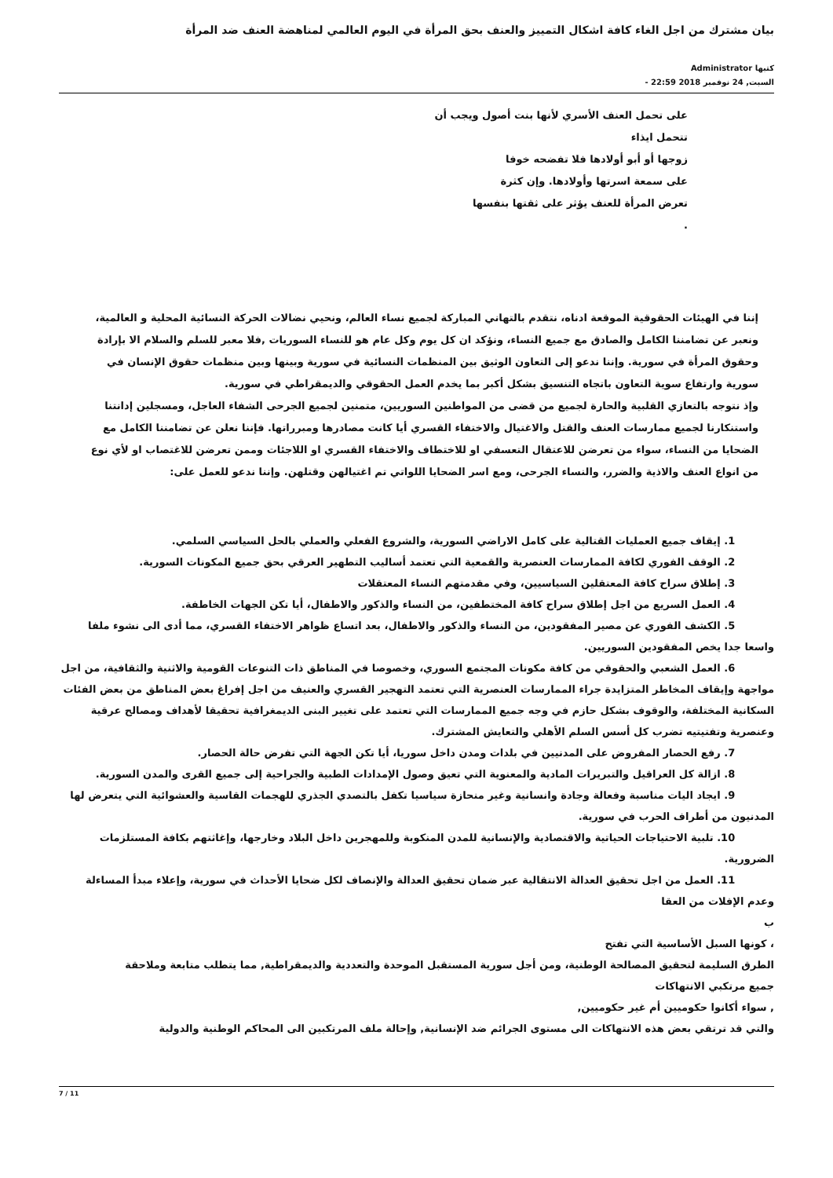بيان مشترك من اجل الغاء كافة اشكال التمييز والعنف بحق المرأة في اليوم العالمي لمناهضة العنف ضد المرأة
كتبها Administrator
السبت, 24 نوفمبر 2018 22:59 -
على تحمل العنف الأسري لأنها بنت أصول ويجب أن
تتحمل ايذاء
زوجها أو أبو أولادها فلا تفضحه خوفا
على سمعة اسرتها وأولادها. وإن كثرة
تعرض المرأة للعنف يؤثر على ثقتها بنفسها
.
إننا في الهيئات الحقوقية الموقعة ادناه، نتقدم بالتهاني المباركة لجميع نساء العالم، ونحيي نضالات الحركة النسائية المحلية و العالمية، ونعبر عن تضامننا الكامل والصادق مع جميع النساء، ونؤكد ان كل يوم وكل عام هو للنساء السوريات ,فلا معبر للسلم والسلام الا بإرادة وحقوق المرأة في سورية. وإننا ندعو إلى التعاون الوثيق بين المنظمات النسائية في سورية وبينها وبين منظمات حقوق الإنسان في سورية وارتفاع سوية التعاون باتجاه التنسيق بشكل أكبر بما يخدم العمل الحقوقي والديمقراطي في سورية.
وإذ نتوجه بالتعازي القلبية والحارة لجميع من قضى من المواطنين السوريين، متمنين لجميع الجرحى الشفاء العاجل، ومسجلين إدانتنا واستنكارنا لجميع ممارسات العنف والقتل والاغتيال والاختفاء القسري أيا كانت مصادرها ومبرراتها. فإننا نعلن عن تضامننا الكامل مع الضحايا من النساء، سواء من تعرضن للاعتقال التعسفي او للاختطاف والاختفاء القسري او اللاجئات وممن تعرضن للاغتصاب او لأي نوع من انواع العنف والاذية والضرر، والنساء الجرحى، ومع اسر الضحايا اللواتي تم اغتيالهن وقتلهن. وإننا ندعو للعمل على:
1. إيقاف جميع العمليات القتالية على كامل الاراضي السورية، والشروع الفعلي والعملي بالحل السياسي السلمي.
2. الوقف الفوري لكافة الممارسات العنصرية والقمعية التي تعتمد أساليب التطهير العرقي بحق جميع المكونات السورية.
3. إطلاق سراح كافة المعتقلين السياسيين، وفي مقدمتهم النساء المعتقلات
4. العمل السريع من اجل إطلاق سراح كافة المختطفين، من النساء والذكور والاطفال، أيا تكن الجهات الخاطفة.
5. الكشف الفوري عن مصير المفقودين، من النساء والذكور والاطفال، بعد اتساع ظواهر الاختفاء القسري، مما أدى الى نشوء ملفا واسعا جدا يخص المفقودين السوريين.
6. العمل الشعبي والحقوقي من كافة مكونات المجتمع السوري، وخصوصا في المناطق ذات التنوعات القومية والاثنية والثقافية، من اجل مواجهة وإيقاف المخاطر المتزايدة جراء الممارسات العنصرية التي تعتمد التهجير القسري والعنيف من اجل إفراغ بعض المناطق من بعض الفئات السكانية المختلفة، والوقوف بشكل حازم في وجه جميع الممارسات التي تعتمد على تغيير البنى الديمغرافية تحقيقا لأهداف ومصالح عرقية وعنصرية وتفتيتيه تضرب كل أسس السلم الأهلي والتعايش المشترك.
7. رفع الحصار المفروض على المدنيين في بلدات ومدن داخل سوريا، أيا تكن الجهة التي تفرض حالة الحصار.
8. ازالة كل العراقيل والتبريرات المادية والمعنوية التي تعيق وصول الإمدادات الطبية والجراحية إلى جميع القرى والمدن السورية.
9. ايجاد اليات مناسبة وفعالة وجادة وانسانية وغير منحازة سياسيا تكفل بالتصدي الجذري للهجمات القاسية والعشوائية التي يتعرض لها المدنيون من أطراف الحرب في سورية.
10. تلبية الاحتياجات الحياتية والاقتصادية والإنسانية للمدن المنكوبة وللمهجرين داخل البلاد وخارجها، وإغاثتهم بكافة المستلزمات الضرورية.
11. العمل من اجل تحقيق العدالة الانتقالية عبر ضمان تحقيق العدالة والإنصاف لكل ضحايا الأحداث في سورية، وإعلاء مبدأ المساءلة وعدم الإفلات من العقا
ب
، كونها السبل الأساسية التي تفتح
الطرق السليمة لتحقيق المصالحة الوطنية، ومن أجل سورية المستقبل الموحدة والتعددية والديمقراطية, مما يتطلب متابعة وملاحقة
جميع مرتكبي الانتهاكات
, سواء أكانوا حكوميين أم غير حكوميين,
والتي قد ترتقي بعض هذه الانتهاكات الى مستوى الجرائم ضد الإنسانية, وإحالة ملف المرتكبين الى المحاكم الوطنية والدولية
7 / 11